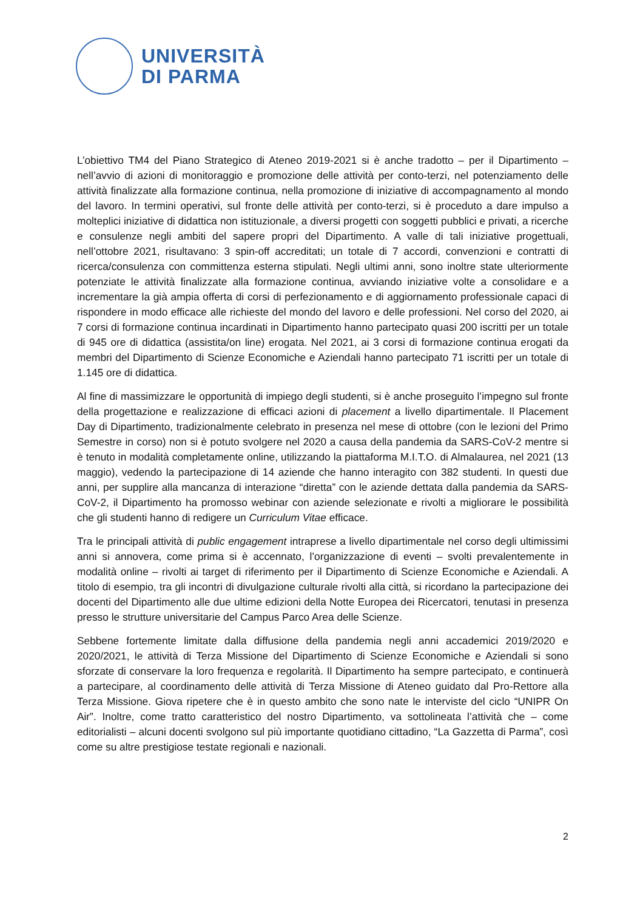UNIVERSITÀ
DI PARMA
L’obiettivo TM4 del Piano Strategico di Ateneo 2019-2021 si è anche tradotto – per il Dipartimento – nell’avvio di azioni di monitoraggio e promozione delle attività per conto-terzi, nel potenziamento delle attività finalizzate alla formazione continua, nella promozione di iniziative di accompagnamento al mondo del lavoro. In termini operativi, sul fronte delle attività per conto-terzi, si è proceduto a dare impulso a molteplici iniziative di didattica non istituzionale, a diversi progetti con soggetti pubblici e privati, a ricerche e consulenze negli ambiti del sapere propri del Dipartimento. A valle di tali iniziative progettuali, nell’ottobre 2021, risultavano: 3 spin-off accreditati; un totale di 7 accordi, convenzioni e contratti di ricerca/consulenza con committenza esterna stipulati. Negli ultimi anni, sono inoltre state ulteriormente potenziate le attività finalizzate alla formazione continua, avviando iniziative volte a consolidare e a incrementare la già ampia offerta di corsi di perfezionamento e di aggiornamento professionale capaci di rispondere in modo efficace alle richieste del mondo del lavoro e delle professioni. Nel corso del 2020, ai 7 corsi di formazione continua incardinati in Dipartimento hanno partecipato quasi 200 iscritti per un totale di 945 ore di didattica (assistita/on line) erogata. Nel 2021, ai 3 corsi di formazione continua erogati da membri del Dipartimento di Scienze Economiche e Aziendali hanno partecipato 71 iscritti per un totale di 1.145 ore di didattica.
Al fine di massimizzare le opportunità di impiego degli studenti, si è anche proseguito l’impegno sul fronte della progettazione e realizzazione di efficaci azioni di placement a livello dipartimentale. Il Placement Day di Dipartimento, tradizionalmente celebrato in presenza nel mese di ottobre (con le lezioni del Primo Semestre in corso) non si è potuto svolgere nel 2020 a causa della pandemia da SARS-CoV-2 mentre si è tenuto in modalità completamente online, utilizzando la piattaforma M.I.T.O. di Almalaurea, nel 2021 (13 maggio), vedendo la partecipazione di 14 aziende che hanno interagito con 382 studenti. In questi due anni, per supplire alla mancanza di interazione “diretta” con le aziende dettata dalla pandemia da SARS-CoV-2, il Dipartimento ha promosso webinar con aziende selezionate e rivolti a migliorare le possibilità che gli studenti hanno di redigere un Curriculum Vitae efficace.
Tra le principali attività di public engagement intraprese a livello dipartimentale nel corso degli ultimissimi anni si annovera, come prima si è accennato, l’organizzazione di eventi – svolti prevalentemente in modalità online – rivolti ai target di riferimento per il Dipartimento di Scienze Economiche e Aziendali. A titolo di esempio, tra gli incontri di divulgazione culturale rivolti alla città, si ricordano la partecipazione dei docenti del Dipartimento alle due ultime edizioni della Notte Europea dei Ricercatori, tenutasi in presenza presso le strutture universitarie del Campus Parco Area delle Scienze.
Sebbene fortemente limitate dalla diffusione della pandemia negli anni accademici 2019/2020 e 2020/2021, le attività di Terza Missione del Dipartimento di Scienze Economiche e Aziendali si sono sforzate di conservare la loro frequenza e regolarità. Il Dipartimento ha sempre partecipato, e continuerà a partecipare, al coordinamento delle attività di Terza Missione di Ateneo guidato dal Pro-Rettore alla Terza Missione. Giova ripetere che è in questo ambito che sono nate le interviste del ciclo “UNIPR On Air”. Inoltre, come tratto caratteristico del nostro Dipartimento, va sottolineata l’attività che – come editorialisti – alcuni docenti svolgono sul più importante quotidiano cittadino, “La Gazzetta di Parma”, così come su altre prestigiose testate regionali e nazionali.
2